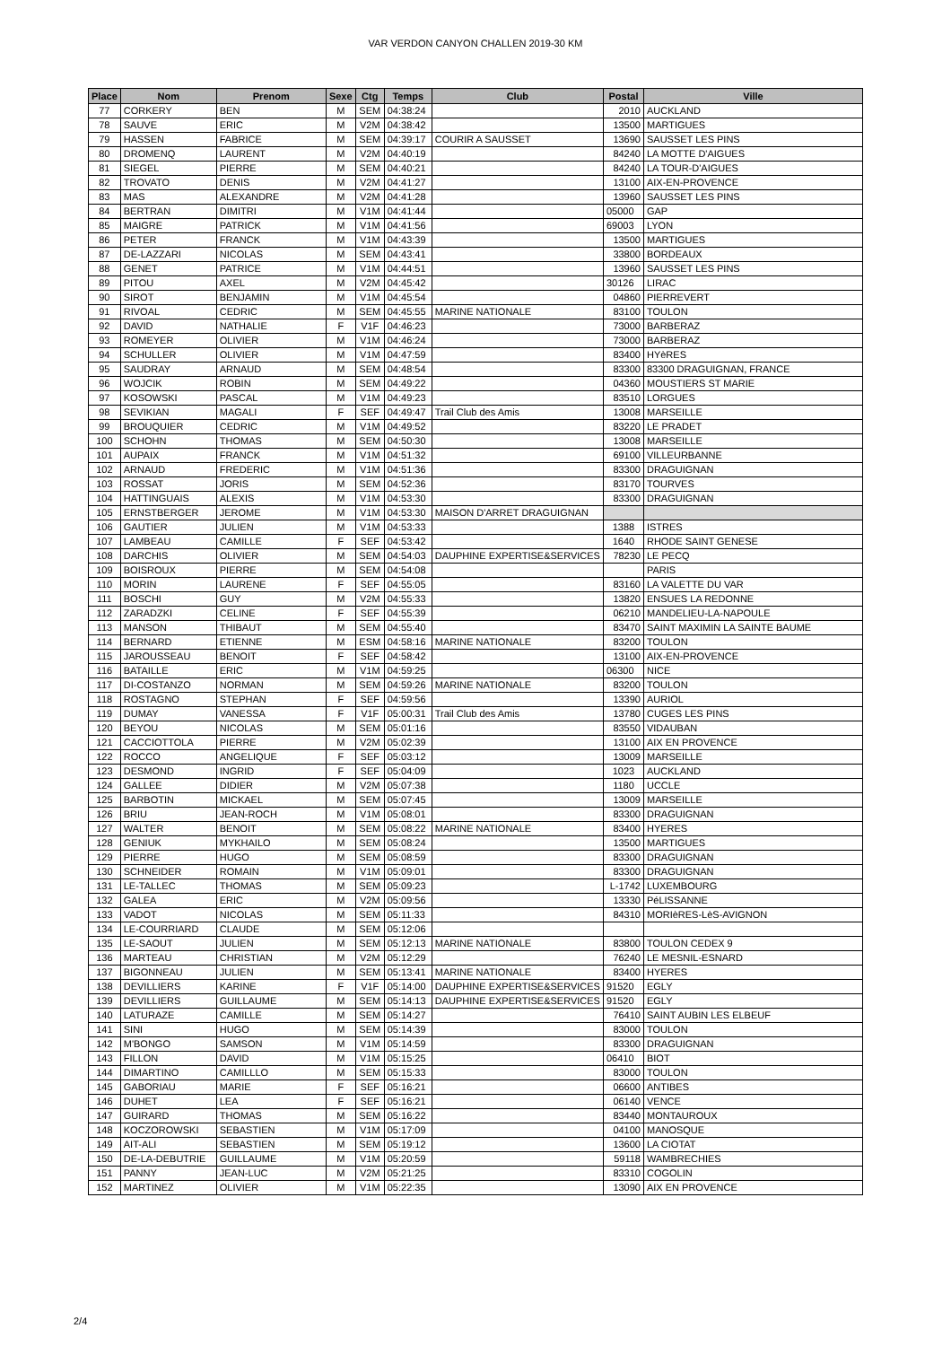VAR VERDON CANYON CHALLEN 2019-30 KM
| Place | Nom | Prenom | Sexe | Ctg | Temps | Club | Postal | Ville |
| --- | --- | --- | --- | --- | --- | --- | --- | --- |
| 77 | CORKERY | BEN | M | SEM | 04:38:24 | | 2010 | AUCKLAND |
| 78 | SAUVE | ERIC | M | V2M | 04:38:42 | | 13500 | MARTIGUES |
| 79 | HASSEN | FABRICE | M | SEM | 04:39:17 | COURIR A SAUSSET | 13690 | SAUSSET LES PINS |
| 80 | DROMENQ | LAURENT | M | V2M | 04:40:19 | | 84240 | LA MOTTE D'AIGUES |
| 81 | SIEGEL | PIERRE | M | SEM | 04:40:21 | | 84240 | LA TOUR-D'AIGUES |
| 82 | TROVATO | DENIS | M | V2M | 04:41:27 | | 13100 | AIX-EN-PROVENCE |
| 83 | MAS | ALEXANDRE | M | V2M | 04:41:28 | | 13960 | SAUSSET LES PINS |
| 84 | BERTRAN | DIMITRI | M | V1M | 04:41:44 | | 05000 | GAP |
| 85 | MAIGRE | PATRICK | M | V1M | 04:41:56 | | 69003 | LYON |
| 86 | PETER | FRANCK | M | V1M | 04:43:39 | | 13500 | MARTIGUES |
| 87 | DE-LAZZARI | NICOLAS | M | SEM | 04:43:41 | | 33800 | BORDEAUX |
| 88 | GENET | PATRICE | M | V1M | 04:44:51 | | 13960 | SAUSSET LES PINS |
| 89 | PITOU | AXEL | M | V2M | 04:45:42 | | 30126 | LIRAC |
| 90 | SIROT | BENJAMIN | M | V1M | 04:45:54 | | 04860 | PIERREVERT |
| 91 | RIVOAL | CEDRIC | M | SEM | 04:45:55 | MARINE NATIONALE | 83100 | TOULON |
| 92 | DAVID | NATHALIE | F | V1F | 04:46:23 | | 73000 | BARBERAZ |
| 93 | ROMEYER | OLIVIER | M | V1M | 04:46:24 | | 73000 | BARBERAZ |
| 94 | SCHULLER | OLIVIER | M | V1M | 04:47:59 | | 83400 | HYèRES |
| 95 | SAUDRAY | ARNAUD | M | SEM | 04:48:54 | | 83300 | 83300 DRAGUIGNAN, FRANCE |
| 96 | WOJCIK | ROBIN | M | SEM | 04:49:22 | | 04360 | MOUSTIERS ST MARIE |
| 97 | KOSOWSKI | PASCAL | M | V1M | 04:49:23 | | 83510 | LORGUES |
| 98 | SEVIKIAN | MAGALI | F | SEF | 04:49:47 | Trail Club des Amis | 13008 | MARSEILLE |
| 99 | BROUQUIER | CEDRIC | M | V1M | 04:49:52 | | 83220 | LE PRADET |
| 100 | SCHOHN | THOMAS | M | SEM | 04:50:30 | | 13008 | MARSEILLE |
| 101 | AUPAIX | FRANCK | M | V1M | 04:51:32 | | 69100 | VILLEURBANNE |
| 102 | ARNAUD | FREDERIC | M | V1M | 04:51:36 | | 83300 | DRAGUIGNAN |
| 103 | ROSSAT | JORIS | M | SEM | 04:52:36 | | 83170 | TOURVES |
| 104 | HATTINGUAIS | ALEXIS | M | V1M | 04:53:30 | | 83300 | DRAGUIGNAN |
| 105 | ERNSTBERGER | JEROME | M | V1M | 04:53:30 | MAISON D'ARRET DRAGUIGNAN | | |
| 106 | GAUTIER | JULIEN | M | V1M | 04:53:33 | | 1388 | ISTRES |
| 107 | LAMBEAU | CAMILLE | F | SEF | 04:53:42 | | 1640 | RHODE SAINT GENESE |
| 108 | DARCHIS | OLIVIER | M | SEM | 04:54:03 | DAUPHINE EXPERTISE&SERVICES | 78230 | LE PECQ |
| 109 | BOISROUX | PIERRE | M | SEM | 04:54:08 | | | PARIS |
| 110 | MORIN | LAURENE | F | SEF | 04:55:05 | | 83160 | LA VALETTE DU VAR |
| 111 | BOSCHI | GUY | M | V2M | 04:55:33 | | 13820 | ENSUES LA REDONNE |
| 112 | ZARADZKI | CELINE | F | SEF | 04:55:39 | | 06210 | MANDELIEU-LA-NAPOULE |
| 113 | MANSON | THIBAUT | M | SEM | 04:55:40 | | 83470 | SAINT MAXIMIN LA SAINTE BAUME |
| 114 | BERNARD | ETIENNE | M | ESM | 04:58:16 | MARINE NATIONALE | 83200 | TOULON |
| 115 | JAROUSSEAU | BENOIT | F | SEF | 04:58:42 | | 13100 | AIX-EN-PROVENCE |
| 116 | BATAILLE | ERIC | M | V1M | 04:59:25 | | 06300 | NICE |
| 117 | DI-COSTANZO | NORMAN | M | SEM | 04:59:26 | MARINE NATIONALE | 83200 | TOULON |
| 118 | ROSTAGNO | STEPHAN | F | SEF | 04:59:56 | | 13390 | AURIOL |
| 119 | DUMAY | VANESSA | F | V1F | 05:00:31 | Trail Club des Amis | 13780 | CUGES LES PINS |
| 120 | BEYOU | NICOLAS | M | SEM | 05:01:16 | | 83550 | VIDAUBAN |
| 121 | CACCIOTTOLA | PIERRE | M | V2M | 05:02:39 | | 13100 | AIX EN PROVENCE |
| 122 | ROCCO | ANGELIQUE | F | SEF | 05:03:12 | | 13009 | MARSEILLE |
| 123 | DESMOND | INGRID | F | SEF | 05:04:09 | | 1023 | AUCKLAND |
| 124 | GALLEE | DIDIER | M | V2M | 05:07:38 | | 1180 | UCCLE |
| 125 | BARBOTIN | MICKAEL | M | SEM | 05:07:45 | | 13009 | MARSEILLE |
| 126 | BRIU | JEAN-ROCH | M | V1M | 05:08:01 | | 83300 | DRAGUIGNAN |
| 127 | WALTER | BENOIT | M | SEM | 05:08:22 | MARINE NATIONALE | 83400 | HYERES |
| 128 | GENIUK | MYKHAILO | M | SEM | 05:08:24 | | 13500 | MARTIGUES |
| 129 | PIERRE | HUGO | M | SEM | 05:08:59 | | 83300 | DRAGUIGNAN |
| 130 | SCHNEIDER | ROMAIN | M | V1M | 05:09:01 | | 83300 | DRAGUIGNAN |
| 131 | LE-TALLEC | THOMAS | M | SEM | 05:09:23 | | L-1742 | LUXEMBOURG |
| 132 | GALEA | ERIC | M | V2M | 05:09:56 | | 13330 | PéLISSANNE |
| 133 | VADOT | NICOLAS | M | SEM | 05:11:33 | | 84310 | MORIèRES-LèS-AVIGNON |
| 134 | LE-COURRIARD | CLAUDE | M | SEM | 05:12:06 | | | |
| 135 | LE-SAOUT | JULIEN | M | SEM | 05:12:13 | MARINE NATIONALE | 83800 | TOULON CEDEX 9 |
| 136 | MARTEAU | CHRISTIAN | M | V2M | 05:12:29 | | 76240 | LE MESNIL-ESNARD |
| 137 | BIGONNEAU | JULIEN | M | SEM | 05:13:41 | MARINE NATIONALE | 83400 | HYERES |
| 138 | DEVILLIERS | KARINE | F | V1F | 05:14:00 | DAUPHINE EXPERTISE&SERVICES | 91520 | EGLY |
| 139 | DEVILLIERS | GUILLAUME | M | SEM | 05:14:13 | DAUPHINE EXPERTISE&SERVICES | 91520 | EGLY |
| 140 | LATURAZE | CAMILLE | M | SEM | 05:14:27 | | 76410 | SAINT AUBIN LES ELBEUF |
| 141 | SINI | HUGO | M | SEM | 05:14:39 | | 83000 | TOULON |
| 142 | M'BONGO | SAMSON | M | V1M | 05:14:59 | | 83300 | DRAGUIGNAN |
| 143 | FILLON | DAVID | M | V1M | 05:15:25 | | 06410 | BIOT |
| 144 | DIMARTINO | CAMILLLO | M | SEM | 05:15:33 | | 83000 | TOULON |
| 145 | GABORIAU | MARIE | F | SEF | 05:16:21 | | 06600 | ANTIBES |
| 146 | DUHET | LEA | F | SEF | 05:16:21 | | 06140 | VENCE |
| 147 | GUIRARD | THOMAS | M | SEM | 05:16:22 | | 83440 | MONTAUROUX |
| 148 | KOCZOROWSKI | SEBASTIEN | M | V1M | 05:17:09 | | 04100 | MANOSQUE |
| 149 | AIT-ALI | SEBASTIEN | M | SEM | 05:19:12 | | 13600 | LA CIOTAT |
| 150 | DE-LA-DEBUTRIE | GUILLAUME | M | V1M | 05:20:59 | | 59118 | WAMBRECHIES |
| 151 | PANNY | JEAN-LUC | M | V2M | 05:21:25 | | 83310 | COGOLIN |
| 152 | MARTINEZ | OLIVIER | M | V1M | 05:22:35 | | 13090 | AIX EN PROVENCE |
2/4